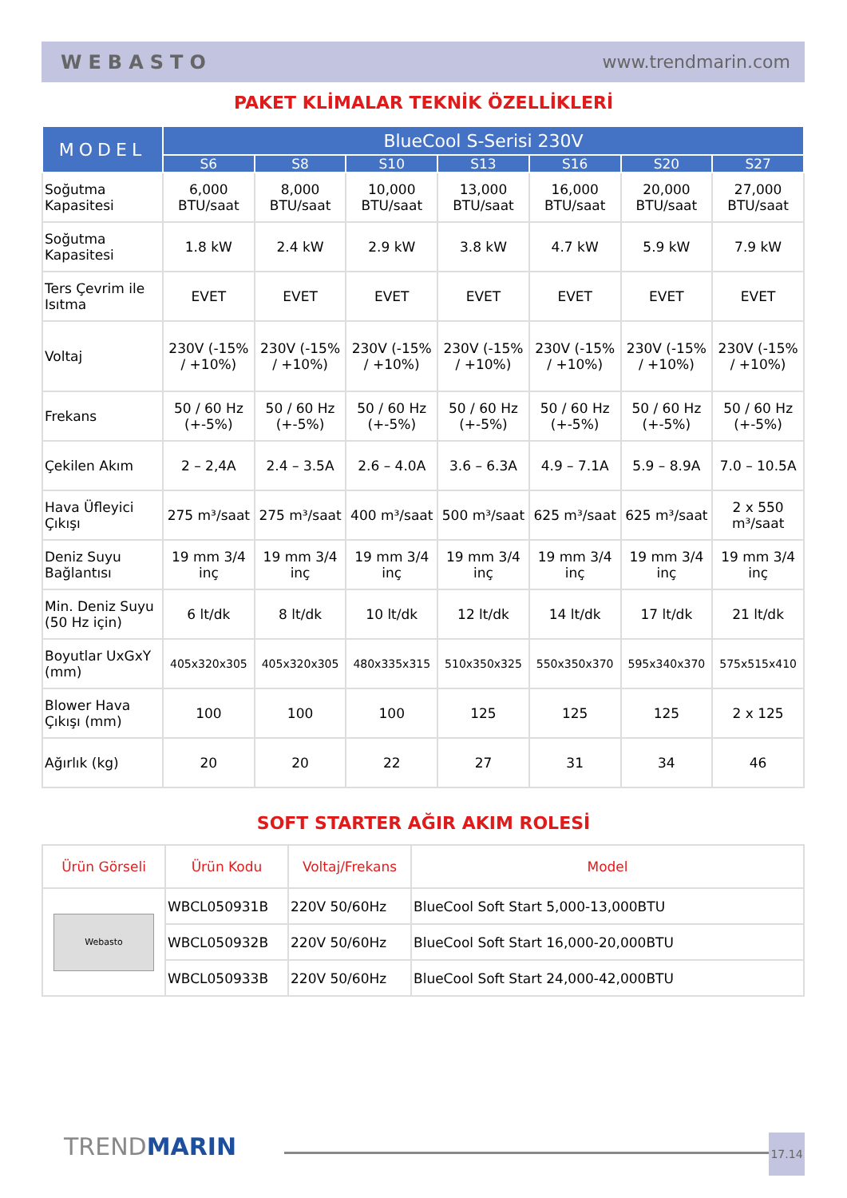WEBASTO www.trendmarin.com
PAKET KLİMALAR TEKNİK ÖZELLİKLERİ
| MODEL | BlueCool S-Serisi 230V | | | | | | |
| --- | --- | --- | --- | --- | --- | --- | --- |
| | S6 | S8 | S10 | S13 | S16 | S20 | S27 |
| Soğutma Kapasitesi | 6,000 BTU/saat | 8,000 BTU/saat | 10,000 BTU/saat | 13,000 BTU/saat | 16,000 BTU/saat | 20,000 BTU/saat | 27,000 BTU/saat |
| Soğutma Kapasitesi | 1.8 kW | 2.4 kW | 2.9 kW | 3.8 kW | 4.7 kW | 5.9 kW | 7.9 kW |
| Ters Çevrim ile Isıtma | EVET | EVET | EVET | EVET | EVET | EVET | EVET |
| Voltaj | 230V (-15% / +10%) | 230V (-15% / +10%) | 230V (-15% / +10%) | 230V (-15% / +10%) | 230V (-15% / +10%) | 230V (-15% / +10%) | 230V (-15% / +10%) |
| Frekans | 50 / 60 Hz (+-5%) | 50 / 60 Hz (+-5%) | 50 / 60 Hz (+-5%) | 50 / 60 Hz (+-5%) | 50 / 60 Hz (+-5%) | 50 / 60 Hz (+-5%) | 50 / 60 Hz (+-5%) |
| Çekilen Akım | 2 – 2,4A | 2.4 – 3.5A | 2.6 – 4.0A | 3.6 – 6.3A | 4.9 – 7.1A | 5.9 – 8.9A | 7.0 – 10.5A |
| Hava Üfleyici Çıkışı | 275 m³/saat | 275 m³/saat | 400 m³/saat | 500 m³/saat | 625 m³/saat | 625 m³/saat | 2 x 550 m³/saat |
| Deniz Suyu Bağlantısı | 19 mm 3/4 inç | 19 mm 3/4 inç | 19 mm 3/4 inç | 19 mm 3/4 inç | 19 mm 3/4 inç | 19 mm 3/4 inç | 19 mm 3/4 inç |
| Min. Deniz Suyu (50 Hz için) | 6 lt/dk | 8 lt/dk | 10 lt/dk | 12 lt/dk | 14 lt/dk | 17 lt/dk | 21 lt/dk |
| Boyutlar UxGxY (mm) | 405x320x305 | 405x320x305 | 480x335x315 | 510x350x325 | 550x350x370 | 595x340x370 | 575x515x410 |
| Blower Hava Çıkışı (mm) | 100 | 100 | 100 | 125 | 125 | 125 | 2 x 125 |
| Ağırlık (kg) | 20 | 20 | 22 | 27 | 31 | 34 | 46 |
SOFT STARTER AĞIR AKIM ROLESİ
| Ürün Görseli | Ürün Kodu | Voltaj/Frekans | Model |
| --- | --- | --- | --- |
| Webasto | WBCL050931B | 220V 50/60Hz | BlueCool Soft Start 5,000-13,000BTU |
| | WBCL050932B | 220V 50/60Hz | BlueCool Soft Start 16,000-20,000BTU |
| | WBCL050933B | 220V 50/60Hz | BlueCool Soft Start 24,000-42,000BTU |
TREND MARIN 17.14